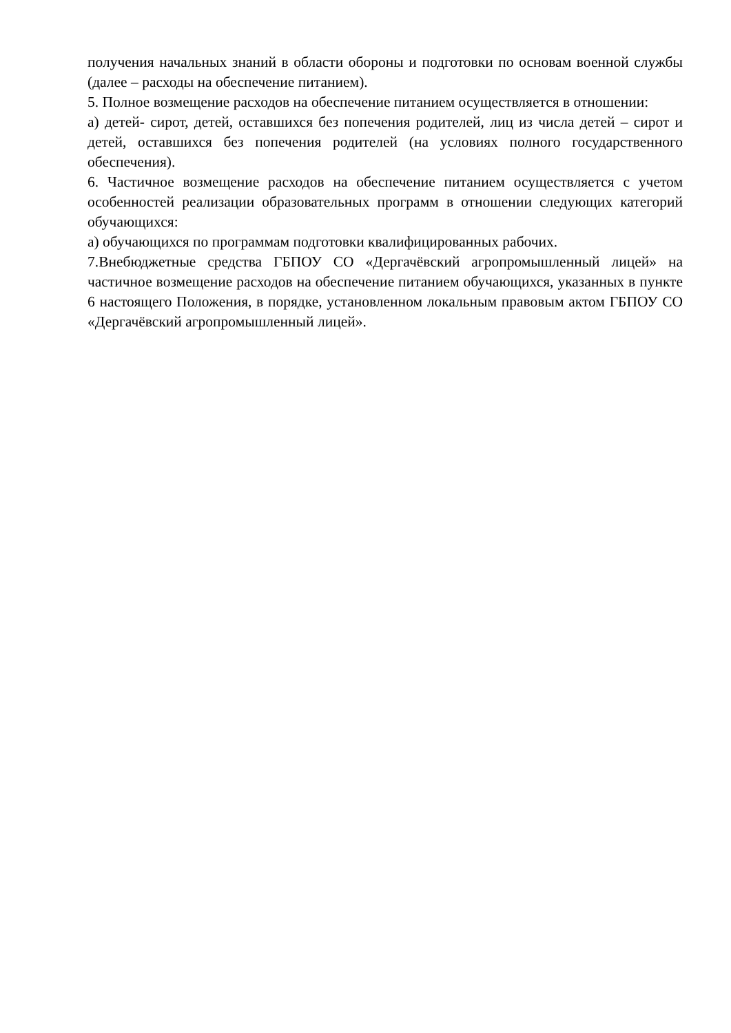получения начальных знаний в области обороны и подготовки по основам военной службы (далее – расходы на обеспечение питанием).
5. Полное возмещение расходов на обеспечение питанием осуществляется в отношении:
а) детей- сирот, детей, оставшихся без попечения родителей, лиц из числа детей – сирот и детей, оставшихся без попечения родителей (на условиях полного государственного обеспечения).
6. Частичное возмещение расходов на обеспечение питанием осуществляется с учетом особенностей реализации образовательных программ в отношении следующих категорий обучающихся:
а) обучающихся по программам подготовки квалифицированных рабочих.
7.Внебюджетные средства ГБПОУ СО «Дергачёвский агропромышленный лицей» на частичное возмещение расходов на обеспечение питанием обучающихся, указанных в пункте 6 настоящего Положения, в порядке, установленном локальным правовым актом ГБПОУ СО «Дергачёвский агропромышленный лицей».